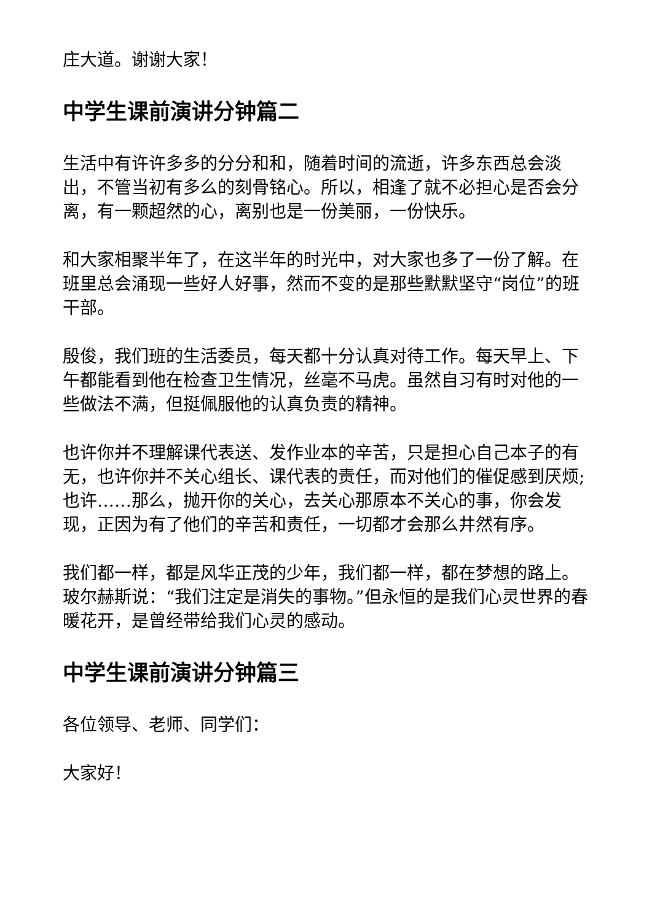庄大道。谢谢大家！
中学生课前演讲分钟篇二
生活中有许许多多的分分和和，随着时间的流逝，许多东西总会淡出，不管当初有多么的刻骨铭心。所以，相逢了就不必担心是否会分离，有一颗超然的心，离别也是一份美丽，一份快乐。
和大家相聚半年了，在这半年的时光中，对大家也多了一份了解。在班里总会涌现一些好人好事，然而不变的是那些默默坚守“岗位”的班干部。
殷俊，我们班的生活委员，每天都十分认真对待工作。每天早上、下午都能看到他在检查卫生情况，丝毫不马虎。虽然自习有时对他的一些做法不满，但挺佩服他的认真负责的精神。
也许你并不理解课代表送、发作业本的辛苦，只是担心自己本子的有无，也许你并不关心组长、课代表的责任，而对他们的催促感到厌烦;也许……那么，抛开你的关心，去关心那原本不关心的事，你会发现，正因为有了他们的辛苦和责任，一切都才会那么井然有序。
我们都一样，都是风华正茂的少年，我们都一样，都在梦想的路上。玻尔赫斯说：“我们注定是消失的事物。”但永恒的是我们心灵世界的春暖花开，是曾经带给我们心灵的感动。
中学生课前演讲分钟篇三
各位领导、老师、同学们：
大家好！